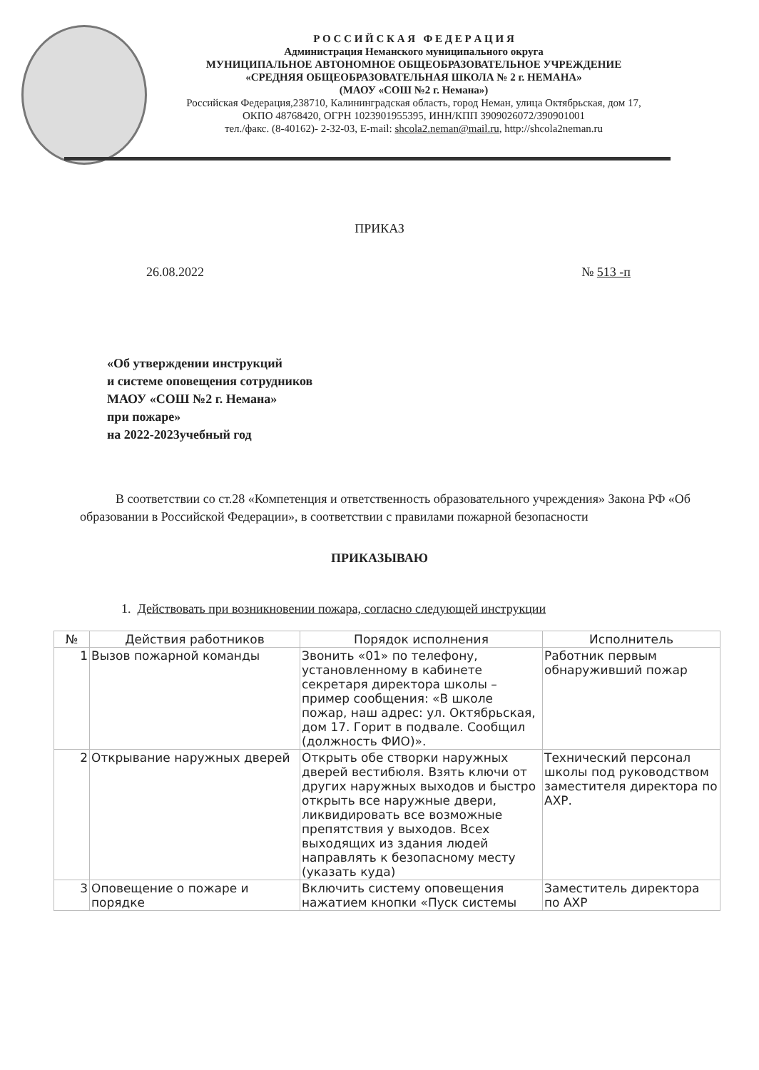Р О С С И Й С К А Я Ф Е Д Е Р А Ц И Я
Администрация Неманского муниципального округа
МУНИЦИПАЛЬНОЕ АВТОНОМНОЕ ОБЩЕОБРАЗОВАТЕЛЬНОЕ УЧРЕЖДЕНИЕ
«СРЕДНЯЯ ОБЩЕОБРАЗОВАТЕЛЬНАЯ ШКОЛА № 2 г. НЕМАНА»
(МАОУ «СОШ №2 г. Немана»)
Российская Федерация,238710, Калининградская область, город Неман, улица Октябрьская, дом 17,
ОКПО 48768420, ОГРН 1023901955395, ИНН/КПП 3909026072/390901001
тел./факс. (8-40162)- 2-32-03, E-mail: shcola2.neman@mail.ru, http://shcola2neman.ru
ПРИКАЗ
26.08.2022 № 513 -п
«Об утверждении инструкций
и системе оповещения сотрудников
МАОУ «СОШ №2 г. Немана»
при пожаре»
на 2022-2023учебный год
В соответствии со ст.28 «Компетенция и ответственность образовательного учреждения» Закона РФ «Об образовании в Российской Федерации», в соответствии с правилами пожарной безопасности
ПРИКАЗЫВАЮ
1. Действовать при возникновении пожара, согласно следующей инструкции
| № | Действия работников | Порядок исполнения | Исполнитель |
| --- | --- | --- | --- |
| 1 | Вызов пожарной команды | Звонить «01» по телефону, установленному в кабинете секретаря директора школы – пример сообщения: «В школе пожар, наш адрес: ул. Октябрьская, дом 17. Горит в подвале. Сообщил (должность ФИО)». | Работник первым обнаруживший пожар |
| 2 | Открывание наружных дверей | Открыть обе створки наружных дверей вестибюля. Взять ключи от других наружных выходов и быстро открыть все наружные двери, ликвидировать все возможные препятствия у выходов. Всех выходящих из здания людей направлять к безопасному месту (указать куда) | Технический персонал школы под руководством заместителя директора по АХР. |
| 3 | Оповещение о пожаре и порядке | Включить систему оповещения нажатием кнопки «Пуск системы | Заместитель директора по АХР |